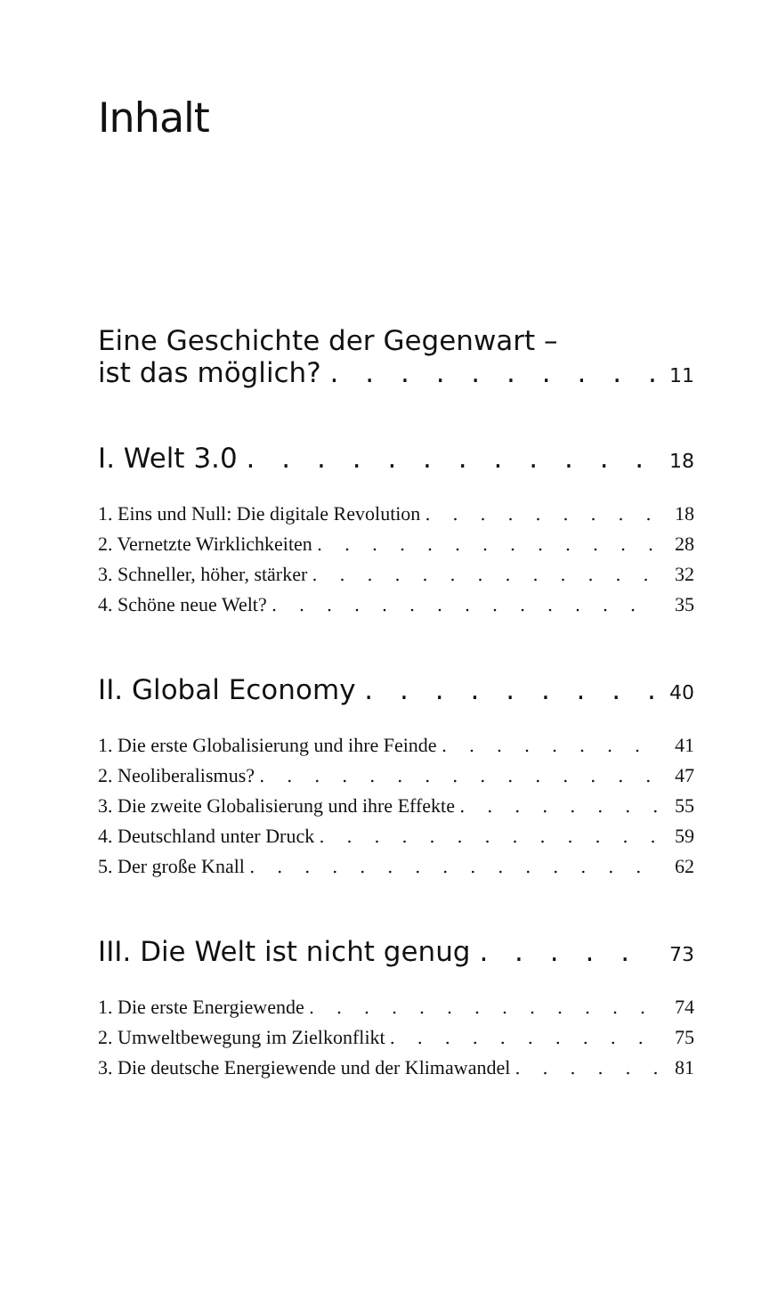Inhalt
Eine Geschichte der Gegenwart –
ist das möglich? 11
I. Welt 3.0 18
1. Eins und Null: Die digitale Revolution 18
2. Vernetzte Wirklichkeiten 28
3. Schneller, höher, stärker 32
4. Schöne neue Welt? 35
II. Global Economy 40
1. Die erste Globalisierung und ihre Feinde 41
2. Neoliberalismus? 47
3. Die zweite Globalisierung und ihre Effekte 55
4. Deutschland unter Druck 59
5. Der große Knall 62
III. Die Welt ist nicht genug 73
1. Die erste Energiewende 74
2. Umweltbewegung im Zielkonflikt 75
3. Die deutsche Energiewende und der Klimawandel 81